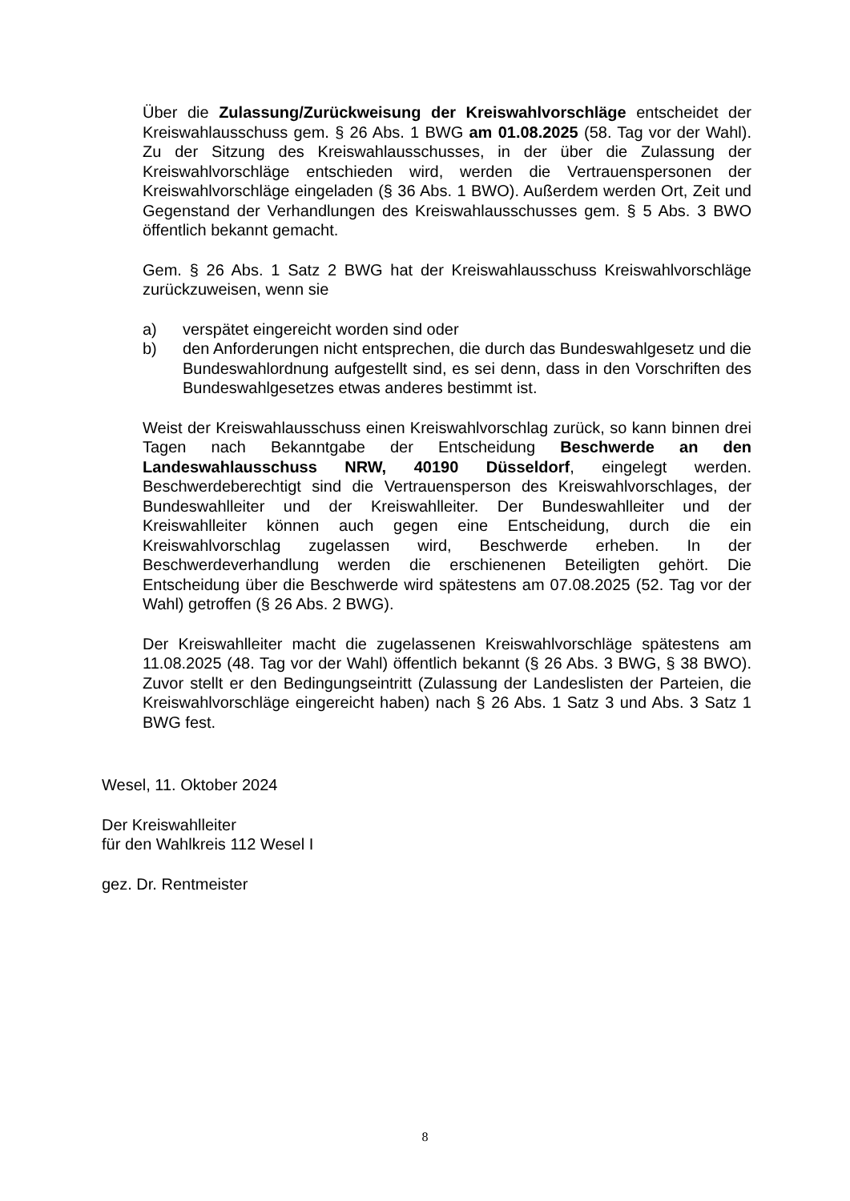Über die Zulassung/Zurückweisung der Kreiswahlvorschläge entscheidet der Kreiswahlausschuss gem. § 26 Abs. 1 BWG am 01.08.2025 (58. Tag vor der Wahl). Zu der Sitzung des Kreiswahlausschusses, in der über die Zulassung der Kreiswahlvorschläge entschieden wird, werden die Vertrauenspersonen der Kreiswahlvorschläge eingeladen (§ 36 Abs. 1 BWO). Außerdem werden Ort, Zeit und Gegenstand der Verhandlungen des Kreiswahlausschusses gem. § 5 Abs. 3 BWO öffentlich bekannt gemacht.
Gem. § 26 Abs. 1 Satz 2 BWG hat der Kreiswahlausschuss Kreiswahlvorschläge zurückzuweisen, wenn sie
a) verspätet eingereicht worden sind oder
b) den Anforderungen nicht entsprechen, die durch das Bundeswahlgesetz und die Bundeswahlordnung aufgestellt sind, es sei denn, dass in den Vorschriften des Bundeswahlgesetzes etwas anderes bestimmt ist.
Weist der Kreiswahlausschuss einen Kreiswahlvorschlag zurück, so kann binnen drei Tagen nach Bekanntgabe der Entscheidung Beschwerde an den Landeswahlausschuss NRW, 40190 Düsseldorf, eingelegt werden. Beschwerdeberechtigt sind die Vertrauensperson des Kreiswahlvorschlages, der Bundeswahlleiter und der Kreiswahlleiter. Der Bundeswahlleiter und der Kreiswahlleiter können auch gegen eine Entscheidung, durch die ein Kreiswahlvorschlag zugelassen wird, Beschwerde erheben. In der Beschwerdeverhandlung werden die erschienenen Beteiligten gehört. Die Entscheidung über die Beschwerde wird spätestens am 07.08.2025 (52. Tag vor der Wahl) getroffen (§ 26 Abs. 2 BWG).
Der Kreiswahlleiter macht die zugelassenen Kreiswahlvorschläge spätestens am 11.08.2025 (48. Tag vor der Wahl) öffentlich bekannt (§ 26 Abs. 3 BWG, § 38 BWO). Zuvor stellt er den Bedingungseintritt (Zulassung der Landeslisten der Parteien, die Kreiswahlvorschläge eingereicht haben) nach § 26 Abs. 1 Satz 3 und Abs. 3 Satz 1 BWG fest.
Wesel, 11. Oktober 2024
Der Kreiswahlleiter
für den Wahlkreis 112 Wesel I
gez. Dr. Rentmeister
8